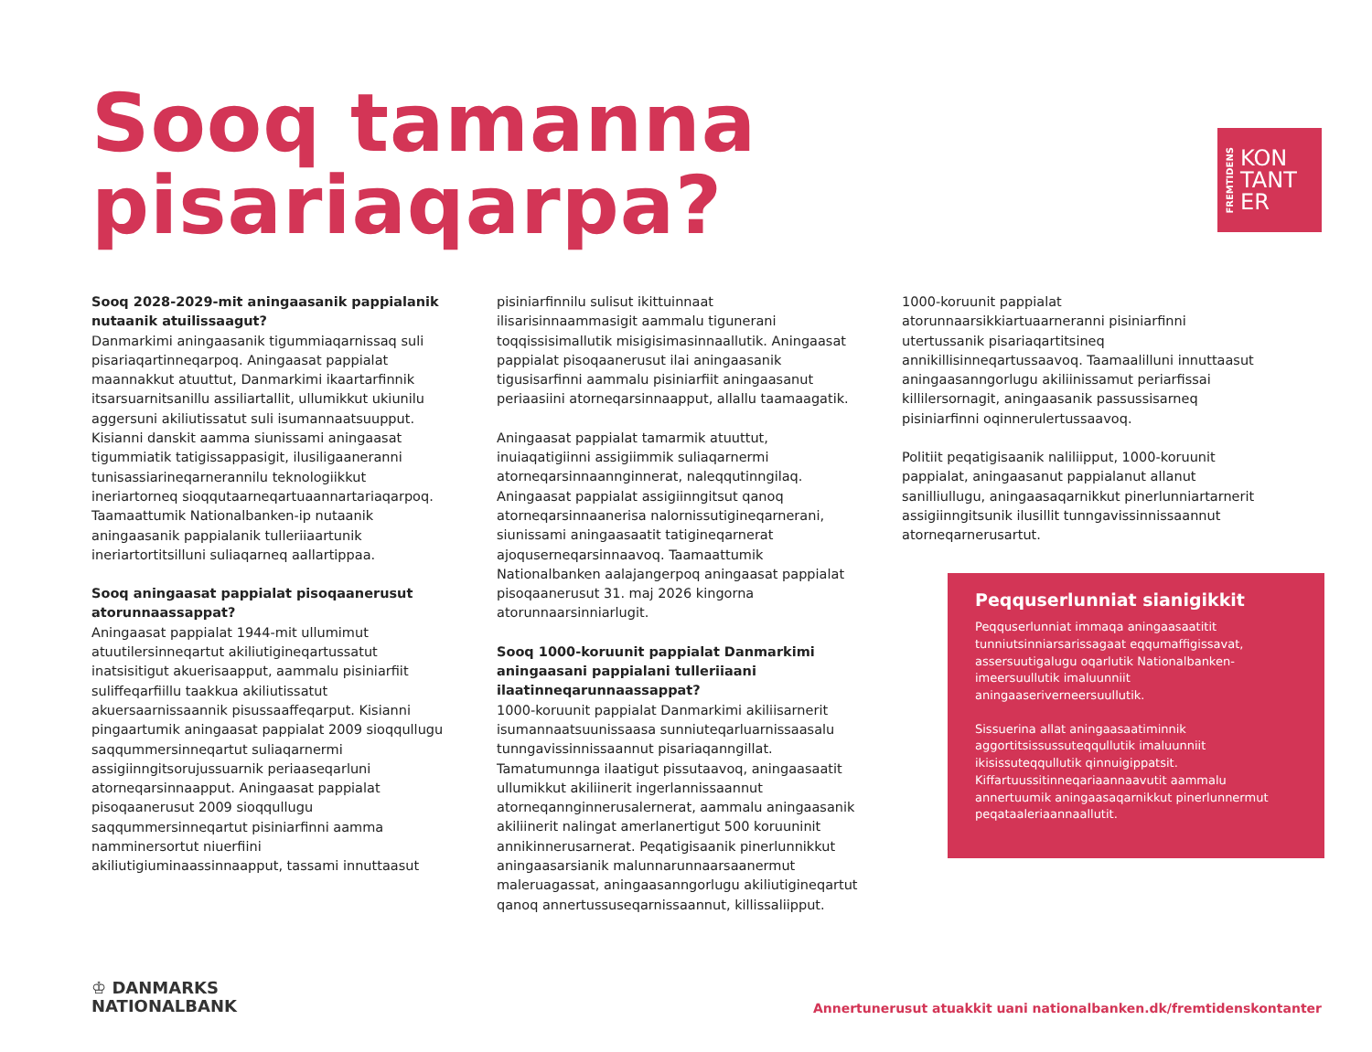FREMTIDENS
KON
TANT
ER
Sooq tamanna
pisariaqarpa?
Sooq 2028-2029-mit aningaasanik pappialanik nutaanik atuilissaagut?
Danmarkimi aningaasanik tigummiaqarnissaq suli pisariaqartinneqarpoq. Aningaasat pappialat maannakkut atuuttut, Danmarkimi ikaartarfinnik itsarsuarnitsanillu assiliartallit, ullumikkut ukiunilu aggersuni akiliutissatut suli isumannaatsuupput. Kisianni danskit aamma siunissami aningaasat tigummiatik tatigissappasigit, ilusiligaaneranni tunisassiarineqarnerannilu teknologiikkut ineriartorneq sioqqutaarneqartuaannartariaqarpoq. Taamaattumik Nationalbanken-ip nutaanik aningaasanik pappialanik tulleriiaartunik ineriartortitsilluni suliaqarneq aallartippaa.
Sooq aningaasat pappialat pisoqaanerusut atorunnaassappat?
Aningaasat pappialat 1944-mit ullumimut atuutilersinneqartut akiliutigineqartussatut inatsisitigut akuerisaapput, aammalu pisiniarfiit suliffeqarfiillu taakkua akiliutissatut akuersaarnissaannik pisussaaffeqarput. Kisianni pingaartumik aningaasat pappialat 2009 sioqqullugu saqqummersinneqartut suliaqarnermi assigiinngitsorujussuarnik periaaseqarluni atorneqarsinnaapput. Aningaasat pappialat pisoqaanerusut 2009 sioqqullugu saqqummersinneqartut pisiniarfinni aamma namminersortut niuerfiini akiliutigiuminaassinnaapput, tassami innuttaasut
pisiniarfinnilu sulisut ikittuinnaat ilisarisinnaammasigit aammalu tigunerani toqqissisimallutik misigisimasinnaallutik. Aningaasat pappialat pisoqaanerusut ilai aningaasanik tigusisarfinni aammalu pisiniarfiit aningaasanut periaasiini atorneqarsinnaapput, allallu taamaagatik.
Aningaasat pappialat tamarmik atuuttut, inuiaqatigiinni assigiimmik suliaqarnermi atorneqarsinnaannginnerat, naleqqutinngilaq. Aningaasat pappialat assigiinngitsut qanoq atorneqarsinnaanerisa nalornissutigineqarnerani, siunissami aningaasaatit tatigineqarnerat ajoquserneqarsinnaavoq. Taamaattumik Nationalbanken aalajangerpoq aningaasat pappialat pisoqaanerusut 31. maj 2026 kingorna atorunnaarsinniarlugit.
Sooq 1000-koruunit pappialat Danmarkimi aningaasani pappialani tulleriiaani ilaatinneqarunnaassappat?
1000-koruunit pappialat Danmarkimi akiliisarnerit isumannaatsuunissaasa sunniuteqarluarnissaasalu tunngavissinnissaannut pisariaqanngillat. Tamatumunnga ilaatigut pissutaavoq, aningaasaatit ullumikkut akiliinerit ingerlannissaannut atorneqannginnerusalernerat, aammalu aningaasanik akiliinerit nalingat amerlanertigut 500 koruuninit annikinnerusarnerat. Peqatigisaanik pinerlunnikkut aningaasarsianik malunnarunnaarsaanermut maleruagassat, aningaasanngorlugu akiliutigineqartut qanoq annertussuseqarnissaannut, killissaliipput.
1000-koruunit pappialat atorunnaarsikkiartuaarneranni pisiniarfinni utertussanik pisariaqartitsineq annikillisinneqartussaavoq. Taamaalilluni innuttaasut aningaasanngorlugu akiliinissamut periarfissai killilersornagit, aningaasanik passussisarneq pisiniarfinni oqinnerulertussaavoq.
Politiit peqatigisaanik naliliipput, 1000-koruunit pappialat, aningaasanut pappialanut allanut sanilliullugu, aningaasaqarnikkut pinerlunniartarnerit assigiinngitsunik ilusillit tunngavissinnissaannut atorneqarnerusartut.
Peqquserlunniat sianigikkit
Peqquserlunniat immaqa aningaasaatitit tunniutsinniarsarissagaat eqqumaffigissavat, assersuutigalugu oqarlutik Nationalbanken-imeersuullutik imaluunniit aningaaseriverneersuullutik.
Sissuerina allat aningaasaatiminnik aggortitsissussuteqqullutik imaluunniit ikisissuteqqullutik qinnuigippatsit. Kiffartuussitinneqariaannaavutit aammalu annertuumik aningaasaqarnikkut pinerlunnermut peqataaleriaannaallutit.
♔ DANMARKS
NATIONALBANK
Annertunerusut atuakkit uani nationalbanken.dk/fremtidenskontanter